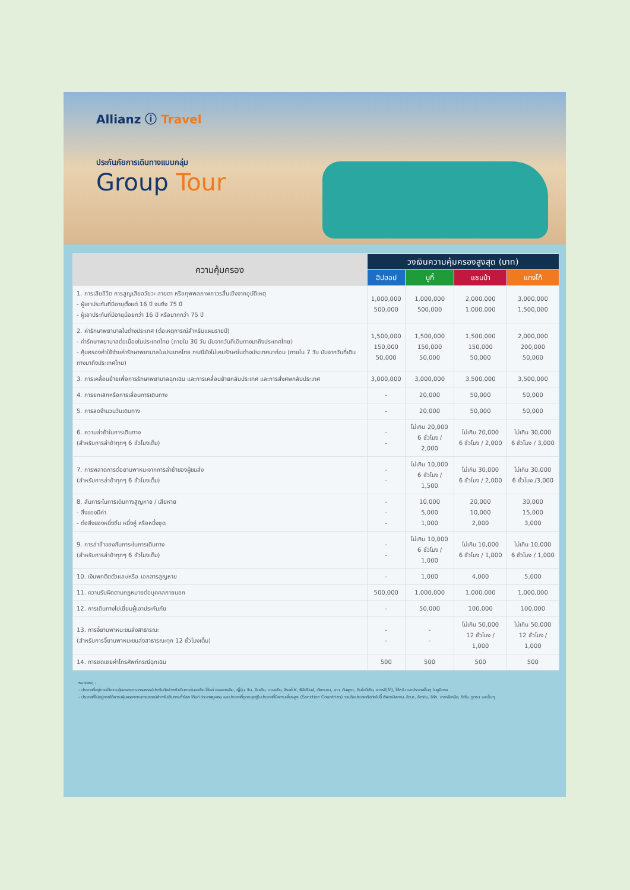Allianz ⓘ Travel
ประกันภัยการเดินทางแบบกลุ่ม
Group Tour
| ความคุ้มครอง | วงเงินความคุ้มครองสูงสุด (บาท) | | | |
| --- | --- | --- | --- | --- |
| | ฮิปฮอป | บูกี้ | แซมบ้า | แทงโก้ |
| 1. การเสียชีวิต การสูญเสียอวัยวะ สายตา หรือทุพพลภาพถาวรสิ้นเชิงจากอุบัติเหตุ - ผู้เอาประกันที่มีอายุตั้งแต่ 16 ปี จนถึง 75 ปี - ผู้เอาประกันที่มีอายุน้อยกว่า 16 ปี หรือมากกว่า 75 ปี | 1,000,000 500,000 | 1,000,000 500,000 | 2,000,000 1,000,000 | 3,000,000 1,500,000 |
| 2. ค่ารักษาพยาบาลในต่างประเทศ (ต่อเหตุการณ์สำหรับแผนรายปี) - ค่ารักษาพยาบาลต่อเนื่องในประเทศไทย (ภายใน 30 วัน นับจากวันที่เดินทางมาถึงประเทศไทย) - คุ้มครองค่าใช้จ่ายค่ารักษาพยาบาลในประเทศไทย กรณียังไม่เคยรักษาในต่างประเทศมาก่อน (ภายใน 7 วัน นับจากวันที่เดินทางมาถึงประเทศไทย) | 1,500,000 150,000 50,000 | 1,500,000 150,000 50,000 | 1,500,000 150,000 50,000 | 2,000,000 200,000 50,000 |
| 3. การเคลื่อนย้ายเพื่อการรักษาพยาบาลฉุกเฉิน และการเคลื่อนย้ายกลับประเทศ และการส่งศพกลับประเทศ | 3,000,000 | 3,000,000 | 3,500,000 | 3,500,000 |
| 4. การยกเลิกหรือการเลื่อนการเดินทาง | - | 20,000 | 50,000 | 50,000 |
| 5. การลดจำนวนวันเดินทาง | - | 20,000 | 50,000 | 50,000 |
| 6. ความล่าช้าในการเดินทาง (สำหรับการล่าช้าทุกๆ 6 ชั่วโมงเต็ม) | - - | ไม่เกิน 20,000 6 ชั่วโมง / 2,000 | ไม่เกิน 20,000 6 ชั่วโมง / 2,000 | ไม่เกิน 30,000 6 ชั่วโมง / 3,000 |
| 7. การพลาดการต่อยานพาหนะจากการล่าช้าของผู้ขนส่ง (สำหรับการล่าช้าทุกๆ 6 ชั่วโมงเต็ม) | - - | ไม่เกิน 10,000 6 ชั่วโมง / 1,500 | ไม่เกิน 30,000 6 ชั่วโมง / 2,000 | ไม่เกิน 30,000 6 ชั่วโมง /3,000 |
| 8. สัมภาระในการเดินทางสูญหาย / เสียหาย - สิ่งของมีค่า - ต่อสิ่งของหนึ่งชิ้น หนึ่งคู่ หรือหนึ่งชุด | - - - | 10,000 5,000 1,000 | 20,000 10,000 2,000 | 30,000 15,000 3,000 |
| 9. การล่าช้าของสัมภาระในการเดินทาง (สำหรับการล่าช้าทุกๆ 6 ชั่วโมงเต็ม) | - - | ไม่เกิน 10,000 6 ชั่วโมง / 1,000 | ไม่เกิน 10,000 6 ชั่วโมง / 1,000 | ไม่เกิน 10,000 6 ชั่วโมง / 1,000 |
| 10. เงินพกติดตัวและ/หรือ เอกสารสูญหาย | - | 1,000 | 4,000 | 5,000 |
| 11. ความรับผิดตามกฎหมายต่อบุคคลภายนอก | 500,000 | 1,000,000 | 1,000,000 | 1,000,000 |
| 12. การเดินทางไปเยี่ยมผู้เอาประกันภัย | - | 50,000 | 100,000 | 100,000 |
| 13. การจี้ยานพาหนะขนส่งสาธารณะ (สำหรับการจี้ยานพาหนะขนส่งสาธารณะทุก 12 ชั่วโมงเต็ม) | - - | - - | ไม่เกิน 50,000 12 ชั่วโมง / 1,000 | ไม่เกิน 50,000 12 ชั่วโมง / 1,000 |
| 14. การชดเชยค่าโทรศัพท์กรณีฉุกเฉิน | 500 | 500 | 500 | 500 |
หมายเหตุ :
- ประเทศที่อยู่ภายใต้ความคุ้มครองตามกรมธรรม์ประกันภัยสำหรับเดินทางในเอเชีย ได้แก่ ออสเตรเลีย, ญี่ปุ่น, จีน, อินเดีย, มาเลเซีย, สิงคโปร์, ฟิลิปปินส์, เวียดนาม, ลาว, กัมพูชา, อินโดนีเซีย, เกาหลี(ใต้), ไต้หวัน และประเทศอื่นๆ ในภูมิภาค
- ประเทศที่ไม่อยู่ภายใต้ความคุ้มครองตามกรมธรรม์สำหรับเดินทางทั่วโลก ได้แก่ ประเทศยูเครน และประเทศที่ถูกระบุอยู่ในประเทศที่มีความเสี่ยงสูง (Sanction Countries) รวมถึงประเทศดังต่อไปนี้ อัฟกานิสถาน, คิวบา, อิหร่าน, อิรัก, เกาหลีเหนือ, ซีเรีย, ซูดาน และอื่นๆ